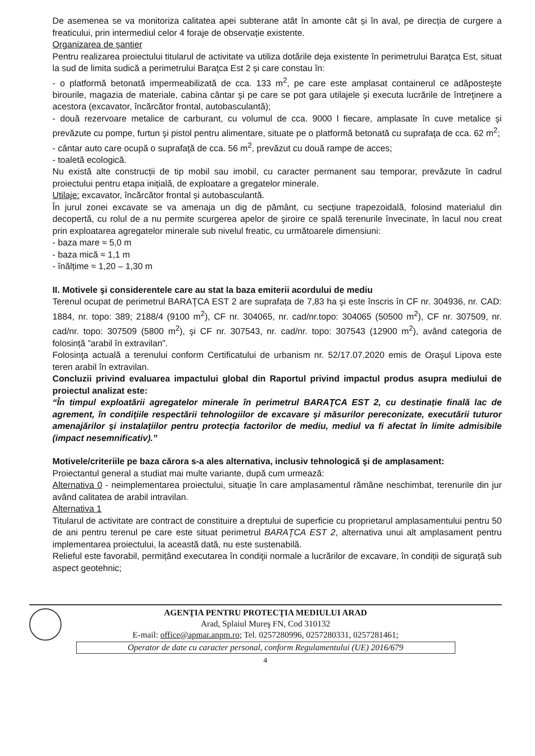De asemenea se va monitoriza calitatea apei subterane atât în amonte cât și în aval, pe direcția de curgere a freaticului, prin intermediul celor 4 foraje de observație existente.
Organizarea de şantier
Pentru realizarea proiectului titularul de activitate va utiliza dotările deja existente în perimetrului Baraţca Est, situat la sud de limita sudică a perimetrului Baraţca Est 2 și care constau în:
- o platformă betonată impermeabilizată de cca. 133 m<sup>2</sup>, pe care este amplasat containerul ce adăposteşte birourile, magazia de materiale, cabina cântar şi pe care se pot gara utilajele şi executa lucrările de întreţinere a acestora (excavator, încărcător frontal, autobasculantă);
- două rezervoare metalice de carburant, cu volumul de cca. 9000 l fiecare, amplasate în cuve metalice şi prevăzute cu pompe, furtun şi pistol pentru alimentare, situate pe o platformă betonată cu suprafaţa de cca. 62 m<sup>2</sup>;
- cântar auto care ocupă o suprafaţă de cca. 56 m<sup>2</sup>, prevăzut cu două rampe de acces;
- toaletă ecologică.
Nu există alte construcții de tip mobil sau imobil, cu caracter permanent sau temporar, prevăzute în cadrul proiectului pentru etapa inițială, de exploatare a gregatelor minerale.
Utilaje: excavator, încărcător frontal și autobasculantă.
În jurul zonei excavate se va amenaja un dig de pământ, cu secțiune trapezoidală, folosind materialul din decopertă, cu rolul de a nu permite scurgerea apelor de şiroire ce spală terenurile învecinate, în lacul nou creat prin exploatarea agregatelor minerale sub nivelul freatic, cu următoarele dimensiuni:
- baza mare ≈ 5,0 m
- baza mică ≈ 1,1 m
- înălțime ≈ 1,20 – 1,30 m
II. Motivele şi considerentele care au stat la baza emiterii acordului de mediu
Terenul ocupat de perimetrul BARAŢCA EST 2 are suprafața de 7,83 ha şi este înscris în CF nr. 304936, nr. CAD: 1884, nr. topo: 389; 2188/4 (9100 m<sup>2</sup>), CF nr. 304065, nr. cad/nr.topo: 304065 (50500 m<sup>2</sup>), CF nr. 307509, nr. cad/nr. topo: 307509 (5800 m<sup>2</sup>), şi CF nr. 307543, nr. cad/nr. topo: 307543 (12900 m<sup>2</sup>), având categoria de folosință ”arabil în extravilan”.
Folosinţa actuală a terenului conform Certificatului de urbanism nr. 52/17.07.2020 emis de Oraşul Lipova este teren arabil în extravilan.
Concluzii privind evaluarea impactului global din Raportul privind impactul produs asupra mediului de proiectul analizat este:
“În timpul exploatării agregatelor minerale în perimetrul BARAŢCA EST 2, cu destinație finală lac de agrement, în condiţiile respectării tehnologiilor de excavare şi măsurilor pereconizate, executării tuturor amenajărilor şi instalaţiilor pentru protecţia factorilor de mediu, mediul va fi afectat în limite admisibile (impact nesemnificativ).”
Motivele/criteriile pe baza cărora s-a ales alternativa, inclusiv tehnologică şi de amplasament:
Proiectantul general a studiat mai multe variante, după cum urmează:
Alternativa 0 - neimplementarea proiectului, situaţie în care amplasamentul rămâne neschimbat, terenurile din jur având calitatea de arabil intravilan.
Alternativa 1
Titularul de activitate are contract de constituire a dreptului de superficie cu proprietarul amplasamentului pentru 50 de ani pentru terenul pe care este situat perimetrul BARAŢCA EST 2, alternativa unui alt amplasament pentru implementarea proiectului, la această dată, nu este sustenabilă.
Relieful este favorabil, permițând executarea în condiţii normale a lucrărilor de excavare, în condiții de sigurață sub aspect geotehnic;
AGENŢIA PENTRU PROTECŢIA MEDIULUI ARAD
Arad, Splaiul Mureş FN, Cod 310132
E-mail: office@apmar.anpm.ro; Tel. 0257280996, 0257280331, 0257281461;
Operator de date cu caracter personal, conform Regulamentului (UE) 2016/679
4